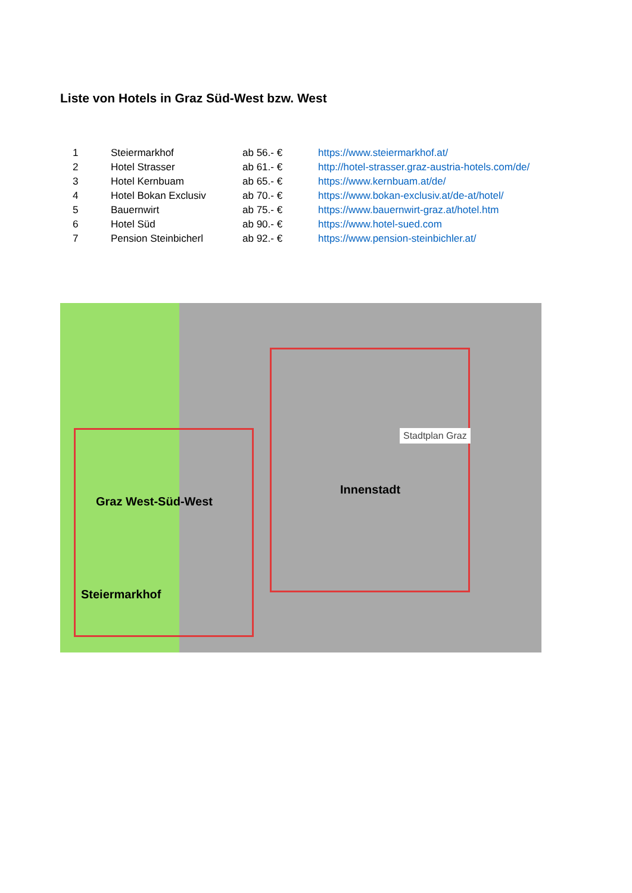Liste von Hotels in Graz Süd-West bzw. West
| 1 | Steiermarkhof | ab 56.- € | https://www.steiermarkhof.at/ |
| 2 | Hotel Strasser | ab 61.- € | http://hotel-strasser.graz-austria-hotels.com/de/ |
| 3 | Hotel Kernbuam | ab 65.- € | https://www.kernbuam.at/de/ |
| 4 | Hotel Bokan Exclusiv | ab 70.- € | https://www.bokan-exclusiv.at/de-at/hotel/ |
| 5 | Bauernwirt | ab 75.- € | https://www.bauernwirt-graz.at/hotel.htm |
| 6 | Hotel Süd | ab 90.- € | https://www.hotel-sued.com |
| 7 | Pension Steinbicherl | ab 92.- € | https://www.pension-steinbichler.at/ |
Innenstadt
Graz West-Süd-West
Steiermarkhof
Stadtplan Graz